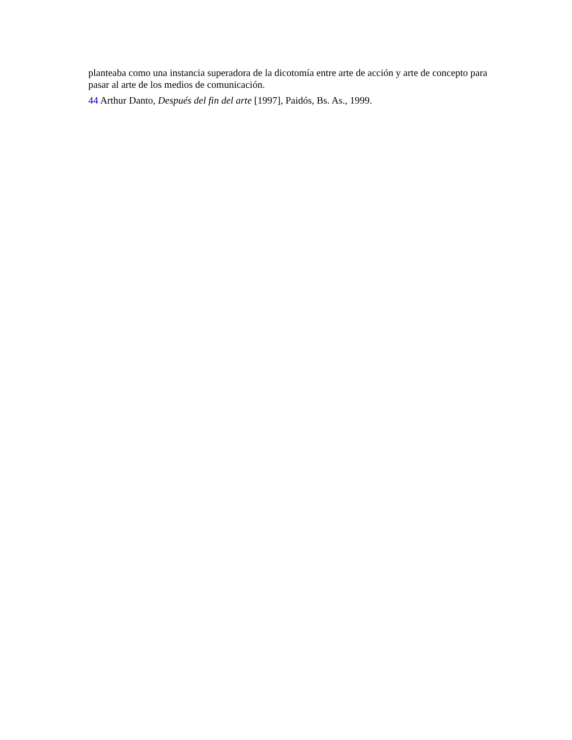planteaba como una instancia superadora de la dicotomía entre arte de acción y arte de concepto para pasar al arte de los medios de comunicación.
44 Arthur Danto, Después del fin del arte [1997], Paidós, Bs. As., 1999.